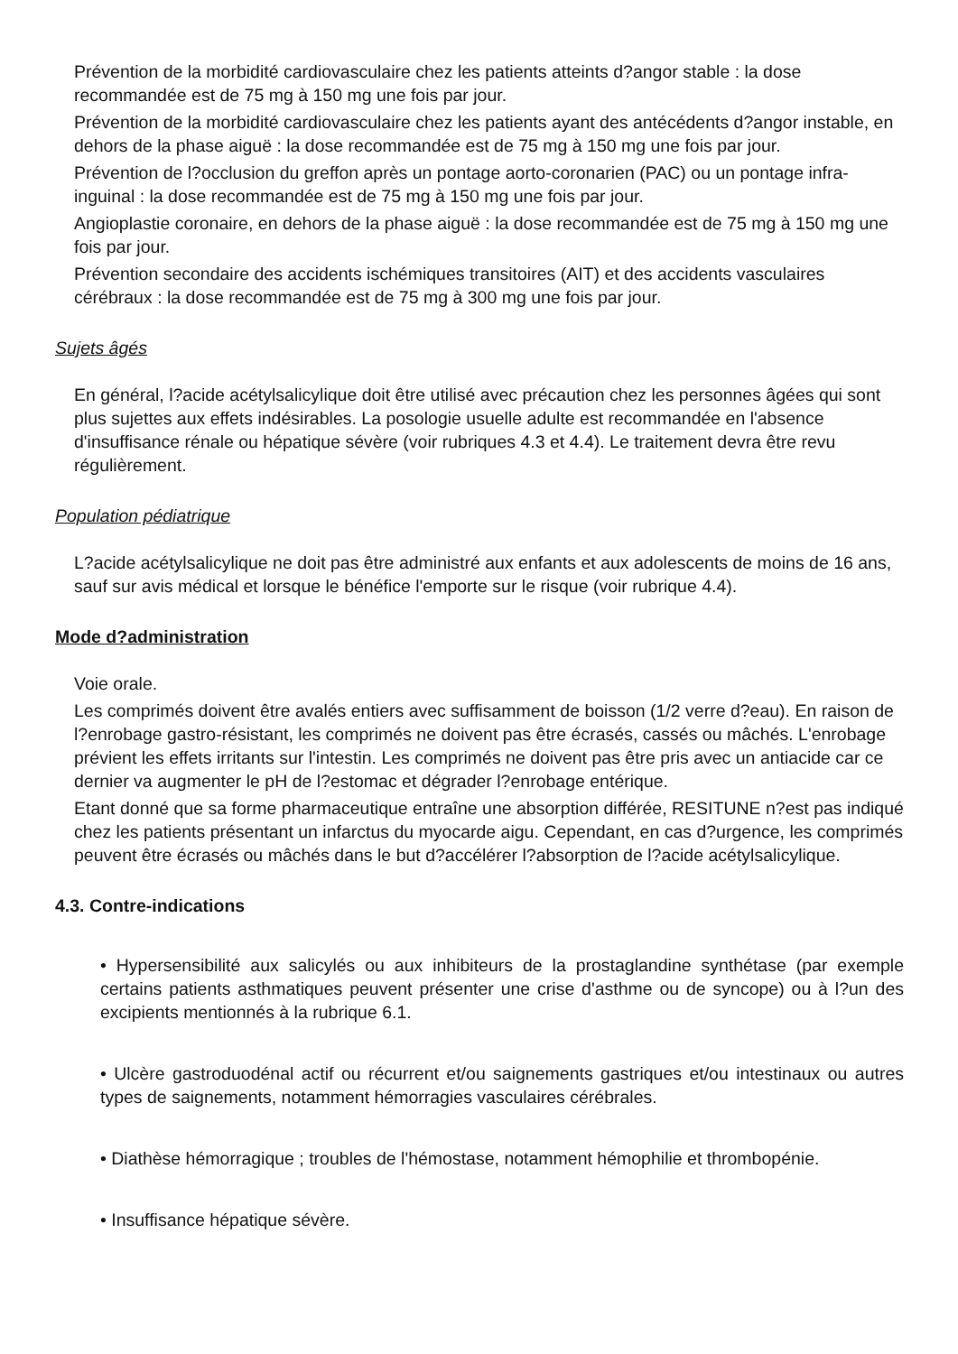Prévention de la morbidité cardiovasculaire chez les patients atteints d?angor stable : la dose recommandée est de 75 mg à 150 mg une fois par jour.
Prévention de la morbidité cardiovasculaire chez les patients ayant des antécédents d?angor instable, en dehors de la phase aiguë : la dose recommandée est de 75 mg à 150 mg une fois par jour.
Prévention de l?occlusion du greffon après un pontage aorto-coronarien (PAC) ou un pontage infra-inguinal : la dose recommandée est de 75 mg à 150 mg une fois par jour.
Angioplastie coronaire, en dehors de la phase aiguë : la dose recommandée est de 75 mg à 150 mg une fois par jour.
Prévention secondaire des accidents ischémiques transitoires (AIT) et des accidents vasculaires cérébraux : la dose recommandée est de 75 mg à 300 mg une fois par jour.
Sujets âgés
En général, l?acide acétylsalicylique doit être utilisé avec précaution chez les personnes âgées qui sont plus sujettes aux effets indésirables. La posologie usuelle adulte est recommandée en l'absence d'insuffisance rénale ou hépatique sévère (voir rubriques 4.3 et 4.4). Le traitement devra être revu régulièrement.
Population pédiatrique
L?acide acétylsalicylique ne doit pas être administré aux enfants et aux adolescents de moins de 16 ans, sauf sur avis médical et lorsque le bénéfice l'emporte sur le risque (voir rubrique 4.4).
Mode d?administration
Voie orale.
Les comprimés doivent être avalés entiers avec suffisamment de boisson (1/2 verre d?eau). En raison de l?enrobage gastro-résistant, les comprimés ne doivent pas être écrasés, cassés ou mâchés. L'enrobage prévient les effets irritants sur l'intestin. Les comprimés ne doivent pas être pris avec un antiacide car ce dernier va augmenter le pH de l?estomac et dégrader l?enrobage entérique.
Etant donné que sa forme pharmaceutique entraîne une absorption différée, RESITUNE n?est pas indiqué chez les patients présentant un infarctus du myocarde aigu. Cependant, en cas d?urgence, les comprimés peuvent être écrasés ou mâchés dans le but d?accélérer l?absorption de l?acide acétylsalicylique.
4.3. Contre-indications
• Hypersensibilité aux salicylés ou aux inhibiteurs de la prostaglandine synthétase (par exemple certains patients asthmatiques peuvent présenter une crise d'asthme ou de syncope) ou à l?un des excipients mentionnés à la rubrique 6.1.
• Ulcère gastroduodénal actif ou récurrent et/ou saignements gastriques et/ou intestinaux ou autres types de saignements, notamment hémorragies vasculaires cérébrales.
• Diathèse hémorragique ; troubles de l'hémostase, notamment hémophilie et thrombopénie.
• Insuffisance hépatique sévère.